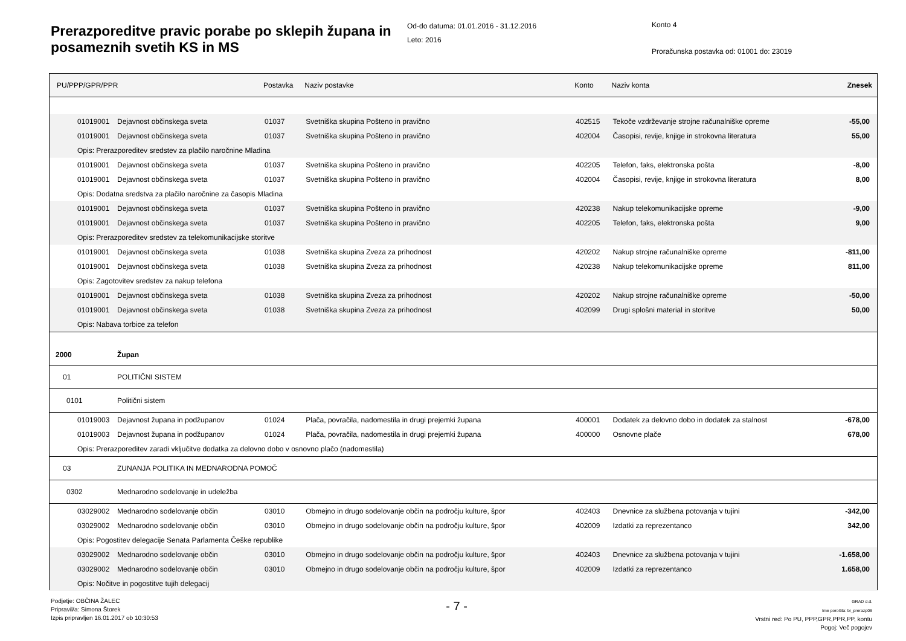Prerazporeditve pravic porabe po sklepih župana in posameznih svetih KS in MS
Od-do datuma: 01.01.2016 - 31.12.2016
Leto: 2016
Konto 4
Proračunska postavka od: 01001 do: 23019
| PU/PPP/GPR/PPR | | Postavka | Naziv postavke | Konto | Naziv konta | Znesek |
| --- | --- | --- | --- | --- | --- | --- |
| 01019001 | Dejavnost občinskega sveta | 01037 | Svetniška skupina Pošteno in pravično | 402515 | Tekoče vzdrževanje strojne računalniške opreme | -55,00 |
| 01019001 | Dejavnost občinskega sveta | 01037 | Svetniška skupina Pošteno in pravično | 402004 | Časopisi, revije, knjige in strokovna literatura | 55,00 |
| Opis: Prerazporeditev sredstev za plačilo naročnine Mladina | | | | | | |
| 01019001 | Dejavnost občinskega sveta | 01037 | Svetniška skupina Pošteno in pravično | 402205 | Telefon, faks, elektronska pošta | -8,00 |
| 01019001 | Dejavnost občinskega sveta | 01037 | Svetniška skupina Pošteno in pravično | 402004 | Časopisi, revije, knjige in strokovna literatura | 8,00 |
| Opis: Dodatna sredstva za plačilo naročnine za časopis Mladina | | | | | | |
| 01019001 | Dejavnost občinskega sveta | 01037 | Svetniška skupina Pošteno in pravično | 420238 | Nakup telekomunikacijske opreme | -9,00 |
| 01019001 | Dejavnost občinskega sveta | 01037 | Svetniška skupina Pošteno in pravično | 402205 | Telefon, faks, elektronska pošta | 9,00 |
| Opis: Prerazporeditev sredstev za telekomunikacijske storitve | | | | | | |
| 01019001 | Dejavnost občinskega sveta | 01038 | Svetniška skupina Zveza za prihodnost | 420202 | Nakup strojne računalniške opreme | -811,00 |
| 01019001 | Dejavnost občinskega sveta | 01038 | Svetniška skupina Zveza za prihodnost | 420238 | Nakup telekomunikacijske opreme | 811,00 |
| Opis: Zagotovitev sredstev za nakup telefona | | | | | | |
| 01019001 | Dejavnost občinskega sveta | 01038 | Svetniška skupina Zveza za prihodnost | 420202 | Nakup strojne računalniške opreme | -50,00 |
| 01019001 | Dejavnost občinskega sveta | 01038 | Svetniška skupina Zveza za prihodnost | 402099 | Drugi splošni material in storitve | 50,00 |
| Opis: Nabava torbice za telefon | | | | | | |
| 2000 | Župan | | | | | |
| 01 | POLITIČNI SISTEM | | | | | |
| 0101 | Politični sistem | | | | | |
| 01019003 | Dejavnost župana in podžupanov | 01024 | Plača, povračila, nadomestila in drugi prejemki župana | 400001 | Dodatek za delovno dobo in dodatek za stalnost | -678,00 |
| 01019003 | Dejavnost župana in podžupanov | 01024 | Plača, povračila, nadomestila in drugi prejemki župana | 400000 | Osnovne plače | 678,00 |
| Opis: Prerazporeditev zaradi vključitve dodatka za delovno dobo v osnovno plačo (nadomestila) | | | | | | |
| 03 | ZUNANJA POLITIKA IN MEDNARODNA POMOČ | | | | | |
| 0302 | Mednarodno sodelovanje in udeležba | | | | | |
| 03029002 | Mednarodno sodelovanje občin | 03010 | Obmejno in drugo sodelovanje občin na področju kulture, špor | 402403 | Dnevnice za službena potovanja v tujini | -342,00 |
| 03029002 | Mednarodno sodelovanje občin | 03010 | Obmejno in drugo sodelovanje občin na področju kulture, špor | 402009 | Izdatki za reprezentanco | 342,00 |
| Opis: Pogostitev delegacije Senata Parlamenta Češke republike | | | | | | |
| 03029002 | Mednarodno sodelovanje občin | 03010 | Obmejno in drugo sodelovanje občin na področju kulture, špor | 402403 | Dnevnice za službena potovanja v tujini | -1.658,00 |
| 03029002 | Mednarodno sodelovanje občin | 03010 | Obmejno in drugo sodelovanje občin na področju kulture, špor | 402009 | Izdatki za reprezentanco | 1.658,00 |
| Opis: Nočitve in pogostitve tujih delegacij | | | | | | |
Podjetje: OBČINA ŽALEC
Pripravil/a: Simona Štorek
Izpis pripravljen 16.01.2017 ob 10:30:53
- 7 -
GRAD d.d.
Ime poročila: bi_prerazp06
Vrstni red: Po PU, PPP,GPR,PPR,PP, kontu
Pogoj: Več pogojev